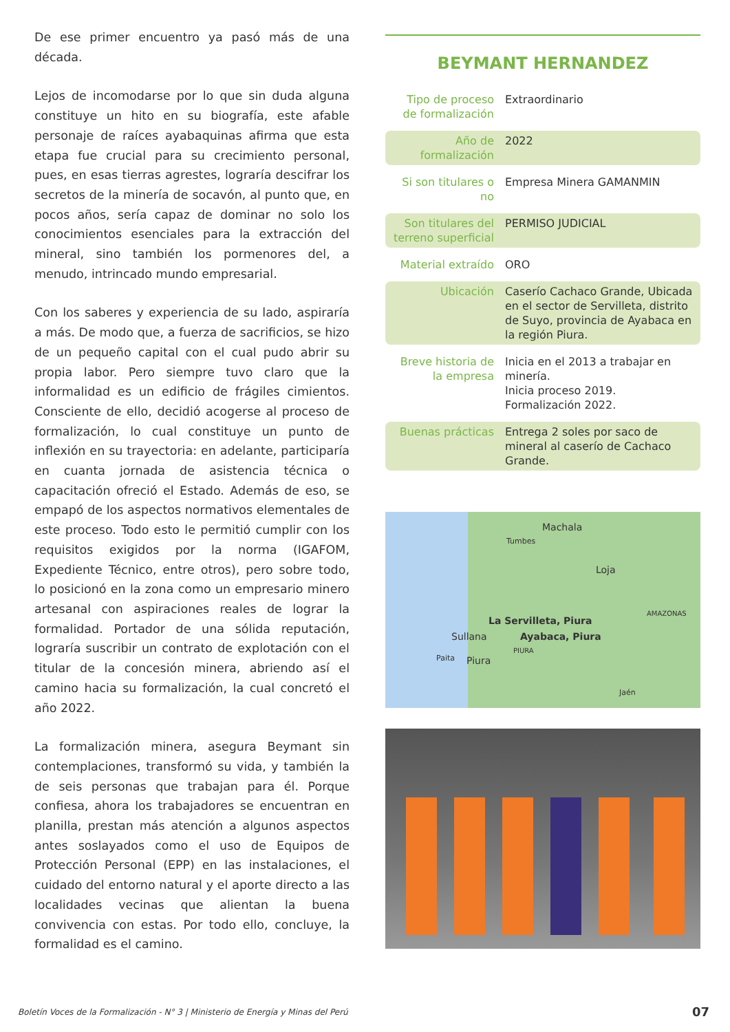De ese primer encuentro ya pasó más de una década.
Lejos de incomodarse por lo que sin duda alguna constituye un hito en su biografía, este afable personaje de raíces ayabaquinas afirma que esta etapa fue crucial para su crecimiento personal, pues, en esas tierras agrestes, lograría descifrar los secretos de la minería de socavón, al punto que, en pocos años, sería capaz de dominar no solo los conocimientos esenciales para la extracción del mineral, sino también los pormenores del, a menudo, intrincado mundo empresarial.
Con los saberes y experiencia de su lado, aspiraría a más. De modo que, a fuerza de sacrificios, se hizo de un pequeño capital con el cual pudo abrir su propia labor. Pero siempre tuvo claro que la informalidad es un edificio de frágiles cimientos. Consciente de ello, decidió acogerse al proceso de formalización, lo cual constituye un punto de inflexión en su trayectoria: en adelante, participaría en cuanta jornada de asistencia técnica o capacitación ofreció el Estado. Además de eso, se empapó de los aspectos normativos elementales de este proceso. Todo esto le permitió cumplir con los requisitos exigidos por la norma (IGAFOM, Expediente Técnico, entre otros), pero sobre todo, lo posicionó en la zona como un empresario minero artesanal con aspiraciones reales de lograr la formalidad. Portador de una sólida reputación, lograría suscribir un contrato de explotación con el titular de la concesión minera, abriendo así el camino hacia su formalización, la cual concretó el año 2022.
La formalización minera, asegura Beymant sin contemplaciones, transformó su vida, y también la de seis personas que trabajan para él. Porque confiesa, ahora los trabajadores se encuentran en planilla, prestan más atención a algunos aspectos antes soslayados como el uso de Equipos de Protección Personal (EPP) en las instalaciones, el cuidado del entorno natural y el aporte directo a las localidades vecinas que alientan la buena convivencia con estas. Por todo ello, concluye, la formalidad es el camino.
BEYMANT HERNANDEZ
| Tipo de proceso de formalización | Extraordinario |
| Año de formalización | 2022 |
| Si son titulares o no | Empresa Minera GAMANMIN |
| Son titulares del terreno superficial | PERMISO JUDICIAL |
| Material extraído | ORO |
| Ubicación | Caserío Cachaco Grande, Ubicada en el sector de Servilleta, distrito de Suyo, provincia de Ayabaca en la región Piura. |
| Breve historia de la empresa | Inicia en el 2013 a trabajar en minería. Inicia proceso 2019. Formalización 2022. |
| Buenas prácticas | Entrega 2 soles por saco de mineral al caserío de Cachaco Grande. |
Machala
Tumbes
Loja
La Servilleta, Piura
AMAZONAS
Sullana Ayabaca, Piura
PIURA
Paita Piura
Jaén
Boletín Voces de la Formalización - N° 3 | Ministerio de Energía y Minas del Perú
07